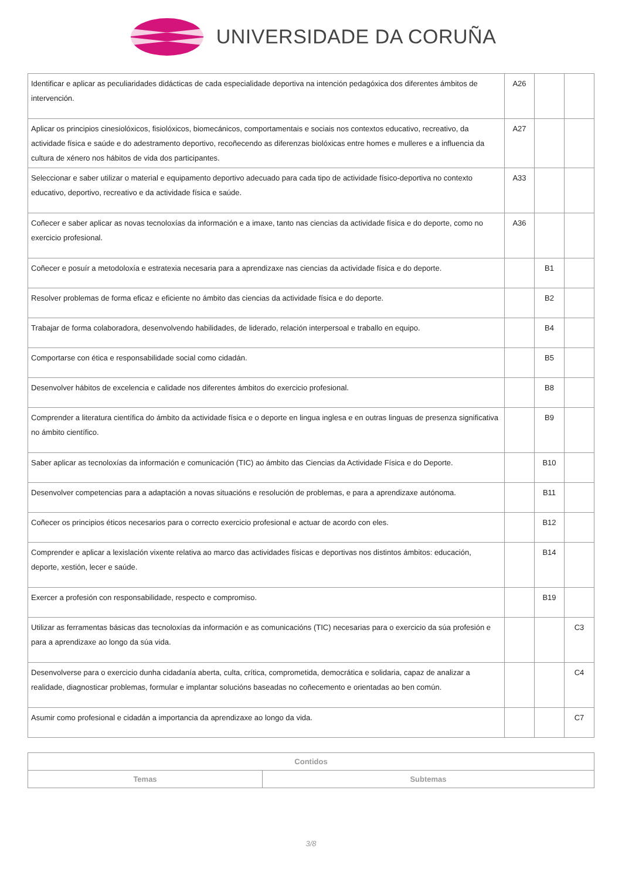UNIVERSIDADE DA CORUÑA
| Identificar e aplicar as peculiaridades didácticas de cada especialidade deportiva na intención pedagóxica dos diferentes ámbitos de intervención. | A26 | | |
| Aplicar os principios cinesiolóxicos, fisiolóxicos, biomecánicos, comportamentais e sociais nos contextos educativo, recreativo, da actividade física e saúde e do adestramento deportivo, recoñecendo as diferenzas biolóxicas entre homes e mulleres e a influencia da cultura de xénero nos hábitos de vida dos participantes. | A27 | | |
| Seleccionar e saber utilizar o material e equipamento deportivo adecuado para cada tipo de actividade físico-deportiva no contexto educativo, deportivo, recreativo e da actividade física e saúde. | A33 | | |
| Coñecer e saber aplicar as novas tecnoloxías da información e a imaxe, tanto nas ciencias da actividade física e do deporte, como no exercicio profesional. | A36 | | |
| Coñecer e posuír a metodoloxía e estratexia necesaria para a aprendizaxe nas ciencias da actividade física e do deporte. | | B1 | |
| Resolver problemas de forma eficaz e eficiente no ámbito das ciencias da actividade física e do deporte. | | B2 | |
| Trabajar de forma colaboradora, desenvolvendo habilidades, de liderado, relación interpersoal e traballo en equipo. | | B4 | |
| Comportarse con ética e responsabilidade social como cidadán. | | B5 | |
| Desenvolver hábitos de excelencia e calidade nos diferentes ámbitos do exercicio profesional. | | B8 | |
| Comprender a literatura científica do ámbito da actividade física e o deporte en lingua inglesa e en outras linguas de presenza significativa no ámbito científico. | | B9 | |
| Saber aplicar as tecnoloxías da información e comunicación (TIC) ao ámbito das Ciencias da Actividade Física e do Deporte. | | B10 | |
| Desenvolver competencias para a adaptación a novas situacións e resolución de problemas, e para a aprendizaxe autónoma. | | B11 | |
| Coñecer os principios éticos necesarios para o correcto exercicio profesional e actuar de acordo con eles. | | B12 | |
| Comprender e aplicar a lexislación vixente relativa ao marco das actividades físicas e deportivas nos distintos ámbitos: educación, deporte, xestión, lecer e saúde. | | B14 | |
| Exercer a profesión con responsabilidade, respecto e compromiso. | | B19 | |
| Utilizar as ferramentas básicas das tecnoloxías da información e as comunicacións (TIC) necesarias para o exercicio da súa profesión e para a aprendizaxe ao longo da súa vida. | | | C3 |
| Desenvolverse para o exercicio dunha cidadanía aberta, culta, crítica, comprometida, democrática e solidaria, capaz de analizar a realidade, diagnosticar problemas, formular e implantar solucións baseadas no coñecemento e orientadas ao ben común. | | | C4 |
| Asumir como profesional e cidadán a importancia da aprendizaxe ao longo da vida. | | | C7 |
| Contidos | |
| --- | --- |
| Temas | Subtemas |
3/8